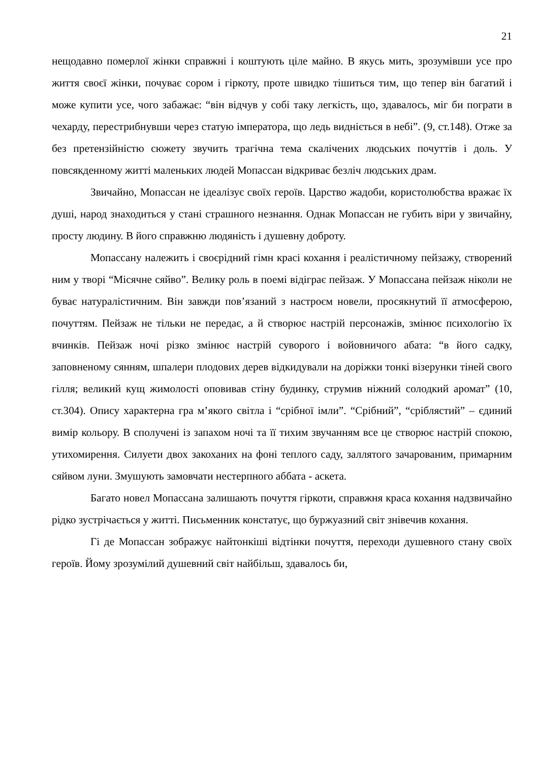21
нещодавно померлої жінки справжні і коштують ціле майно. В якусь мить, зрозумівши усе про життя своєї жінки, почуває сором і гіркоту, проте швидко тішиться тим, що тепер він багатий і може купити усе, чого забажає: “він відчув у собі таку легкість, що, здавалось, міг би пограти в чехарду, перестрибнувши через статую імператора, що ледь видніється в небі”. (9, ст.148). Отже за без претензійністю сюжету звучить трагічна тема скалічених людських почуттів і доль. У повсякденному житті маленьких людей Мопассан відкриває безліч людських драм.
Звичайно, Мопассан не ідеалізує своїх героїв. Царство жадоби, користолюбства вражає їх душі, народ знаходиться у стані страшного незнання. Однак Мопассан не губить віри у звичайну, просту людину. В його справжню людяність і душевну доброту.
Мопассану належить і своєрідний гімн красі кохання і реалістичному пейзажу, створений ним у творі “Місячне сяйво”. Велику роль в поемі відіграє пейзаж. У Мопассана пейзаж ніколи не буває натуралістичним. Він завжди пов’язаний з настроєм новели, просякнутий її атмосферою, почуттям. Пейзаж не тільки не передає, а й створює настрій персонажів, змінює психологію їх вчинків. Пейзаж ночі різко змінює настрій суворого і войовничого абата: “в його садку, заповненому сянням, шпалери плодових дерев відкидували на доріжки тонкі візерунки тіней свого гілля; великий кущ жимолості оповивав стіну будинку, струмив ніжний солодкий аромат” (10, ст.304). Опису характерна гра м’якого світла і “срібної імли”. “Срібний”, “сріблястий” – єдиний вимір кольору. В сполучені із запахом ночі та її тихим звучанням все це створює настрій спокою, утихомирення. Силуети двох закоханих на фоні теплого саду, заллятого зачарованим, примарним сяйвом луни. Змушують замовчати нестерпного аббата - аскета.
Багато новел Мопассана залишають почуття гіркоти, справжня краса кохання надзвичайно рідко зустрічається у житті. Письменник констатує, що буржуазний світ знівечив кохання.
Гі де Мопассан зображує найтонкіші відтінки почуття, переходи душевного стану своїх героїв. Йому зрозумілий душевний світ найбільш, здавалось би,